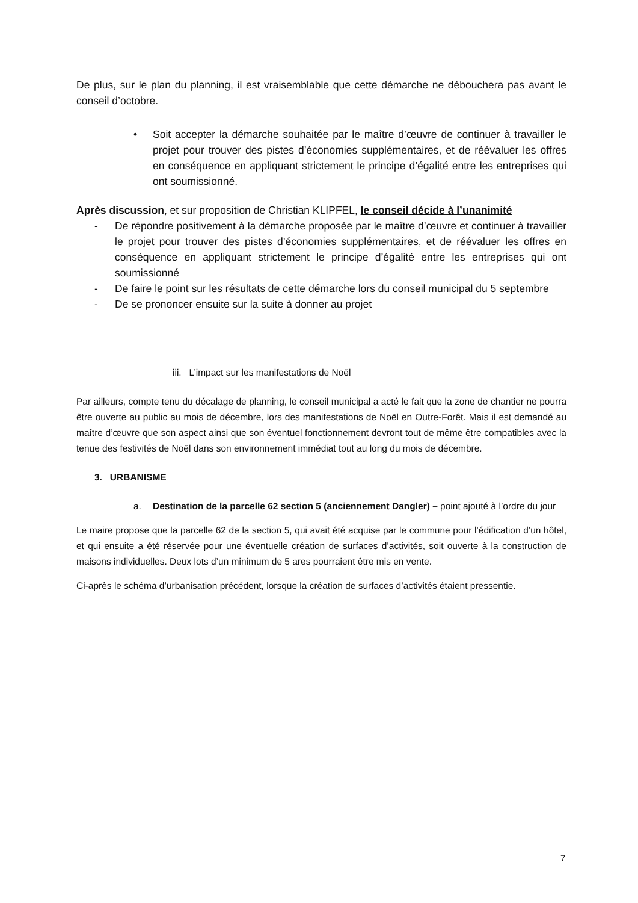De plus, sur le plan du planning, il est vraisemblable que cette démarche ne débouchera pas avant le conseil d’octobre.
• Soit accepter la démarche souhaitée par le maître d’œuvre de continuer à travailler le projet pour trouver des pistes d’économies supplémentaires, et de réévaluer les offres en conséquence en appliquant strictement le principe d’égalité entre les entreprises qui ont soumissionné.
Après discussion, et sur proposition de Christian KLIPFEL, le conseil décide à l’unanimité
- De répondre positivement à la démarche proposée par le maître d’œuvre et continuer à travailler le projet pour trouver des pistes d’économies supplémentaires, et de réévaluer les offres en conséquence en appliquant strictement le principe d’égalité entre les entreprises qui ont soumissionné
- De faire le point sur les résultats de cette démarche lors du conseil municipal du 5 septembre
- De se prononcer ensuite sur la suite à donner au projet
iii. L’impact sur les manifestations de Noël
Par ailleurs, compte tenu du décalage de planning, le conseil municipal a acté le fait que la zone de chantier ne pourra être ouverte au public au mois de décembre, lors des manifestations de Noël en Outre-Forêt. Mais il est demandé au maître d’œuvre que son aspect ainsi que son éventuel fonctionnement devront tout de même être compatibles avec la tenue des festivités de Noël dans son environnement immédiat tout au long du mois de décembre.
3. URBANISME
a. Destination de la parcelle 62 section 5 (anciennement Dangler) – point ajouté à l’ordre du jour
Le maire propose que la parcelle 62 de la section 5, qui avait été acquise par le commune pour l’édification d’un hôtel, et qui ensuite a été réservée pour une éventuelle création de surfaces d’activités, soit ouverte à la construction de maisons individuelles. Deux lots d’un minimum de 5 ares pourraient être mis en vente.
Ci-après le schéma d’urbanisation précédent, lorsque la création de surfaces d’activités étaient pressentie.
7